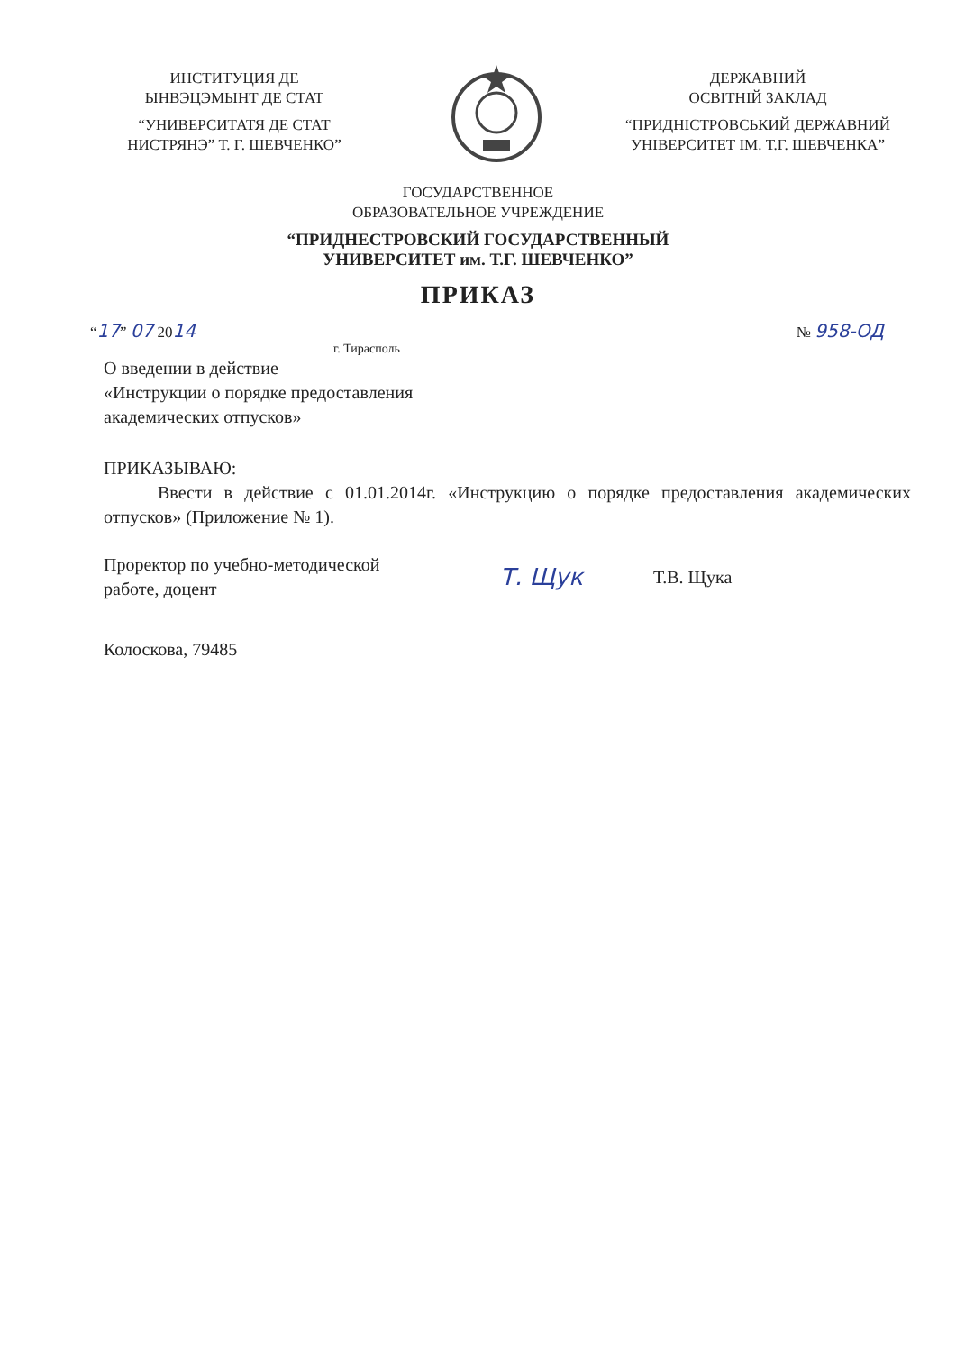ИНСТИТУЦИЯ ДЕ
ЫНВЭЦЭМЫНТ ДЕ СТАТ
“УНИВЕРСИТАТЯ ДЕ СТАТ
НИСТРЯНЭ” Т. Г. ШЕВЧЕНКО”
ДЕРЖАВНИЙ
ОСВІТНІЙ ЗАКЛАД
“ПРИДНІСТРОВСЬКИЙ ДЕРЖАВНИЙ
УНІВЕРСИТЕТ ІМ. Т.Г. ШЕВЧЕНКА”
ГОСУДАРСТВЕННОЕ
ОБРАЗОВАТЕЛЬНОЕ УЧРЕЖДЕНИЕ
“ПРИДНЕСТРОВСКИЙ ГОСУДАРСТВЕННЫЙ
УНИВЕРСИТЕТ им. Т.Г. ШЕВЧЕНКО”
ПРИКАЗ
“17” 07 2014 № 958-ОД
г. Тирасполь
О введении в действие
«Инструкции о порядке предоставления
академических отпусков»
ПРИКАЗЫВАЮ:
Ввести в действие с 01.01.2014г. «Инструкцию о порядке предоставления академических отпусков» (Приложение № 1).
Проректор по учебно-методической
работе, доцент
Т. Щук
Т.В. Щука
Колоскова, 79485